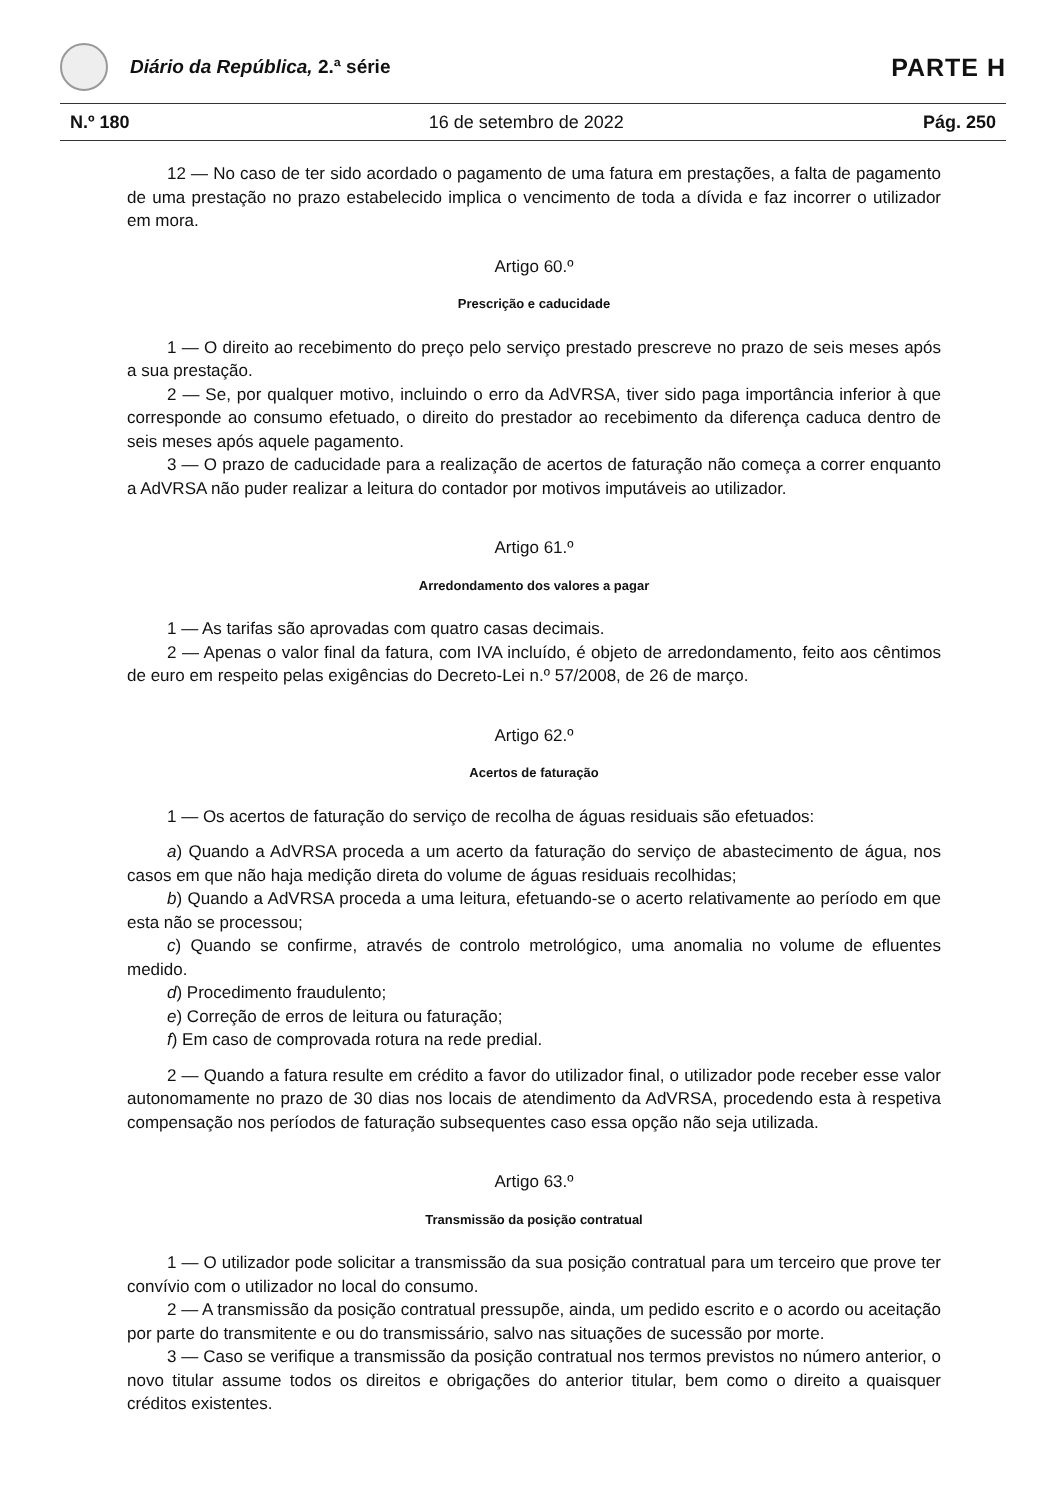Diário da República, 2.ª série
PARTE H
N.º 180 16 de setembro de 2022 Pág. 250
12 — No caso de ter sido acordado o pagamento de uma fatura em prestações, a falta de pagamento de uma prestação no prazo estabelecido implica o vencimento de toda a dívida e faz incorrer o utilizador em mora.
Artigo 60.º
Prescrição e caducidade
1 — O direito ao recebimento do preço pelo serviço prestado prescreve no prazo de seis meses após a sua prestação.
2 — Se, por qualquer motivo, incluindo o erro da AdVRSA, tiver sido paga importância inferior à que corresponde ao consumo efetuado, o direito do prestador ao recebimento da diferença caduca dentro de seis meses após aquele pagamento.
3 — O prazo de caducidade para a realização de acertos de faturação não começa a correr enquanto a AdVRSA não puder realizar a leitura do contador por motivos imputáveis ao utilizador.
Artigo 61.º
Arredondamento dos valores a pagar
1 — As tarifas são aprovadas com quatro casas decimais.
2 — Apenas o valor final da fatura, com IVA incluído, é objeto de arredondamento, feito aos cêntimos de euro em respeito pelas exigências do Decreto-Lei n.º 57/2008, de 26 de março.
Artigo 62.º
Acertos de faturação
1 — Os acertos de faturação do serviço de recolha de águas residuais são efetuados:
a) Quando a AdVRSA proceda a um acerto da faturação do serviço de abastecimento de água, nos casos em que não haja medição direta do volume de águas residuais recolhidas;
b) Quando a AdVRSA proceda a uma leitura, efetuando-se o acerto relativamente ao período em que esta não se processou;
c) Quando se confirme, através de controlo metrológico, uma anomalia no volume de efluentes medido.
d) Procedimento fraudulento;
e) Correção de erros de leitura ou faturação;
f) Em caso de comprovada rotura na rede predial.
2 — Quando a fatura resulte em crédito a favor do utilizador final, o utilizador pode receber esse valor autonomamente no prazo de 30 dias nos locais de atendimento da AdVRSA, procedendo esta à respetiva compensação nos períodos de faturação subsequentes caso essa opção não seja utilizada.
Artigo 63.º
Transmissão da posição contratual
1 — O utilizador pode solicitar a transmissão da sua posição contratual para um terceiro que prove ter convívio com o utilizador no local do consumo.
2 — A transmissão da posição contratual pressupõe, ainda, um pedido escrito e o acordo ou aceitação por parte do transmitente e ou do transmissário, salvo nas situações de sucessão por morte.
3 — Caso se verifique a transmissão da posição contratual nos termos previstos no número anterior, o novo titular assume todos os direitos e obrigações do anterior titular, bem como o direito a quaisquer créditos existentes.